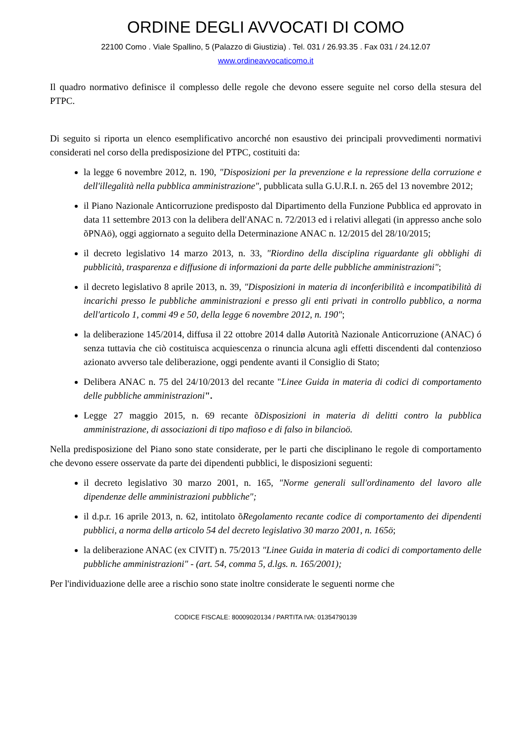ORDINE DEGLI AVVOCATI DI COMO
22100 Como . Viale Spallino, 5 (Palazzo di Giustizia) . Tel. 031 / 26.93.35 . Fax 031 / 24.12.07
www.ordineavvocaticomo.it
Il quadro normativo definisce il complesso delle regole che devono essere seguite nel corso della stesura del PTPC.
Di seguito si riporta un elenco esemplificativo ancorché non esaustivo dei principali provvedimenti normativi considerati nel corso della predisposizione del PTPC, costituiti da:
la legge 6 novembre 2012, n. 190, "Disposizioni per la prevenzione e la repressione della corruzione e dell'illegalità nella pubblica amministrazione", pubblicata sulla G.U.R.I. n. 265 del 13 novembre 2012;
il Piano Nazionale Anticorruzione predisposto dal Dipartimento della Funzione Pubblica ed approvato in data 11 settembre 2013 con la delibera dell'ANAC n. 72/2013 ed i relativi allegati (in appresso anche solo õPNAö), oggi aggiornato a seguito della Determinazione ANAC n. 12/2015 del 28/10/2015;
il decreto legislativo 14 marzo 2013, n. 33, "Riordino della disciplina riguardante gli obblighi di pubblicità, trasparenza e diffusione di informazioni da parte delle pubbliche amministrazioni";
il decreto legislativo 8 aprile 2013, n. 39, "Disposizioni in materia di inconferibilità e incompatibilità di incarichi presso le pubbliche amministrazioni e presso gli enti privati in controllo pubblico, a norma dell'articolo 1, commi 49 e 50, della legge 6 novembre 2012, n. 190";
la deliberazione 145/2014, diffusa il 22 ottobre 2014 dallø Autorità Nazionale Anticorruzione (ANAC) ó senza tuttavia che ciò costituisca acquiescenza o rinuncia alcuna agli effetti discendenti dal contenzioso azionato avverso tale deliberazione, oggi pendente avanti il Consiglio di Stato;
Delibera ANAC n. 75 del 24/10/2013 del recante "Linee Guida in materia di codici di comportamento delle pubbliche amministrazioni".
Legge 27 maggio 2015, n. 69 recante õDisposizioni in materia di delitti contro la pubblica amministrazione, di associazioni di tipo mafioso e di falso in bilancioö.
Nella predisposizione del Piano sono state considerate, per le parti che disciplinano le regole di comportamento che devono essere osservate da parte dei dipendenti pubblici, le disposizioni seguenti:
il decreto legislativo 30 marzo 2001, n. 165, "Norme generali sull'ordinamento del lavoro alle dipendenze delle amministrazioni pubbliche";
il d.p.r. 16 aprile 2013, n. 62, intitolato õRegolamento recante codice di comportamento dei dipendenti pubblici, a norma dellø articolo 54 del decreto legislativo 30 marzo 2001, n. 165ö;
la deliberazione ANAC (ex CIVIT) n. 75/2013 "Linee Guida in materia di codici di comportamento delle pubbliche amministrazioni" - (art. 54, comma 5, d.lgs. n. 165/2001);
Per l'individuazione delle aree a rischio sono state inoltre considerate le seguenti norme che
CODICE FISCALE: 80009020134 / PARTITA IVA: 01354790139